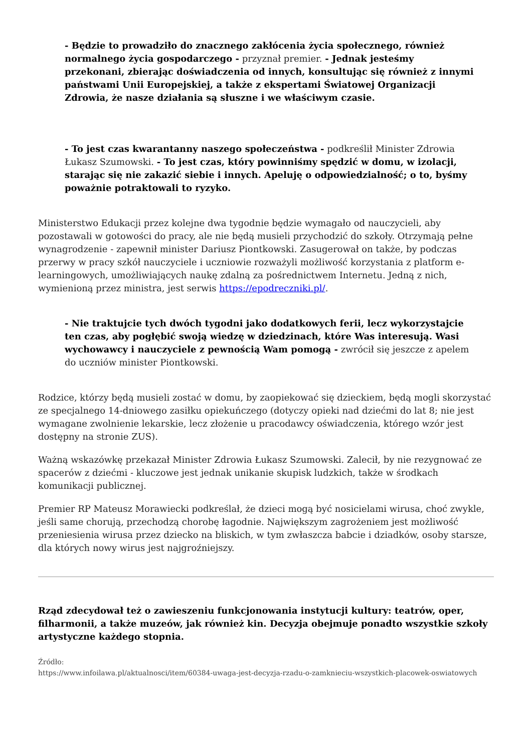- Będzie to prowadziło do znacznego zakłócenia życia społecznego, również normalnego życia gospodarczego - przyznał premier. - Jednak jesteśmy przekonani, zbierając doświadczenia od innych, konsultując się również z innymi państwami Unii Europejskiej, a także z ekspertami Światowej Organizacji Zdrowia, że nasze działania są słuszne i we właściwym czasie.
- To jest czas kwarantanny naszego społeczeństwa - podkreślił Minister Zdrowia Łukasz Szumowski. - To jest czas, który powinniśmy spędzić w domu, w izolacji, starając się nie zakazić siebie i innych. Apeluję o odpowiedzialność; o to, byśmy poważnie potraktowali to ryzyko.
Ministerstwo Edukacji przez kolejne dwa tygodnie będzie wymagało od nauczycieli, aby pozostawali w gotowości do pracy, ale nie będą musieli przychodzić do szkoły. Otrzymają pełne wynagrodzenie - zapewnił minister Dariusz Piontkowski. Zasugerował on także, by podczas przerwy w pracy szkół nauczyciele i uczniowie rozważyli możliwość korzystania z platform e-learningowych, umożliwiających naukę zdalną za pośrednictwem Internetu. Jedną z nich, wymienioną przez ministra, jest serwis https://epodreczniki.pl/.
- Nie traktujcie tych dwóch tygodni jako dodatkowych ferii, lecz wykorzystajcie ten czas, aby pogłębić swoją wiedzę w dziedzinach, które Was interesują. Wasi wychowawcy i nauczyciele z pewnością Wam pomogą - zwrócił się jeszcze z apelem do uczniów minister Piontkowski.
Rodzice, którzy będą musieli zostać w domu, by zaopiekować się dzieckiem, będą mogli skorzystać ze specjalnego 14-dniowego zasiłku opiekuńczego (dotyczy opieki nad dziećmi do lat 8; nie jest wymagane zwolnienie lekarskie, lecz złożenie u pracodawcy oświadczenia, którego wzór jest dostępny na stronie ZUS).
Ważną wskazówkę przekazał Minister Zdrowia Łukasz Szumowski. Zalecił, by nie rezygnować ze spacerów z dziećmi - kluczowe jest jednak unikanie skupisk ludzkich, także w środkach komunikacji publicznej.
Premier RP Mateusz Morawiecki podkreślał, że dzieci mogą być nosicielami wirusa, choć zwykle, jeśli same chorują, przechodzą chorobę łagodnie. Największym zagrożeniem jest możliwość przeniesienia wirusa przez dziecko na bliskich, w tym zwłaszcza babcie i dziadków, osoby starsze, dla których nowy wirus jest najgroźniejszy.
Rząd zdecydował też o zawieszeniu funkcjonowania instytucji kultury: teatrów, oper, filharmonii, a także muzeów, jak również kin. Decyzja obejmuje ponadto wszystkie szkoły artystyczne każdego stopnia.
Źródło:
https://www.infoilawa.pl/aktualnosci/item/60384-uwaga-jest-decyzja-rzadu-o-zamknieciu-wszystkich-placowek-oswiatowych